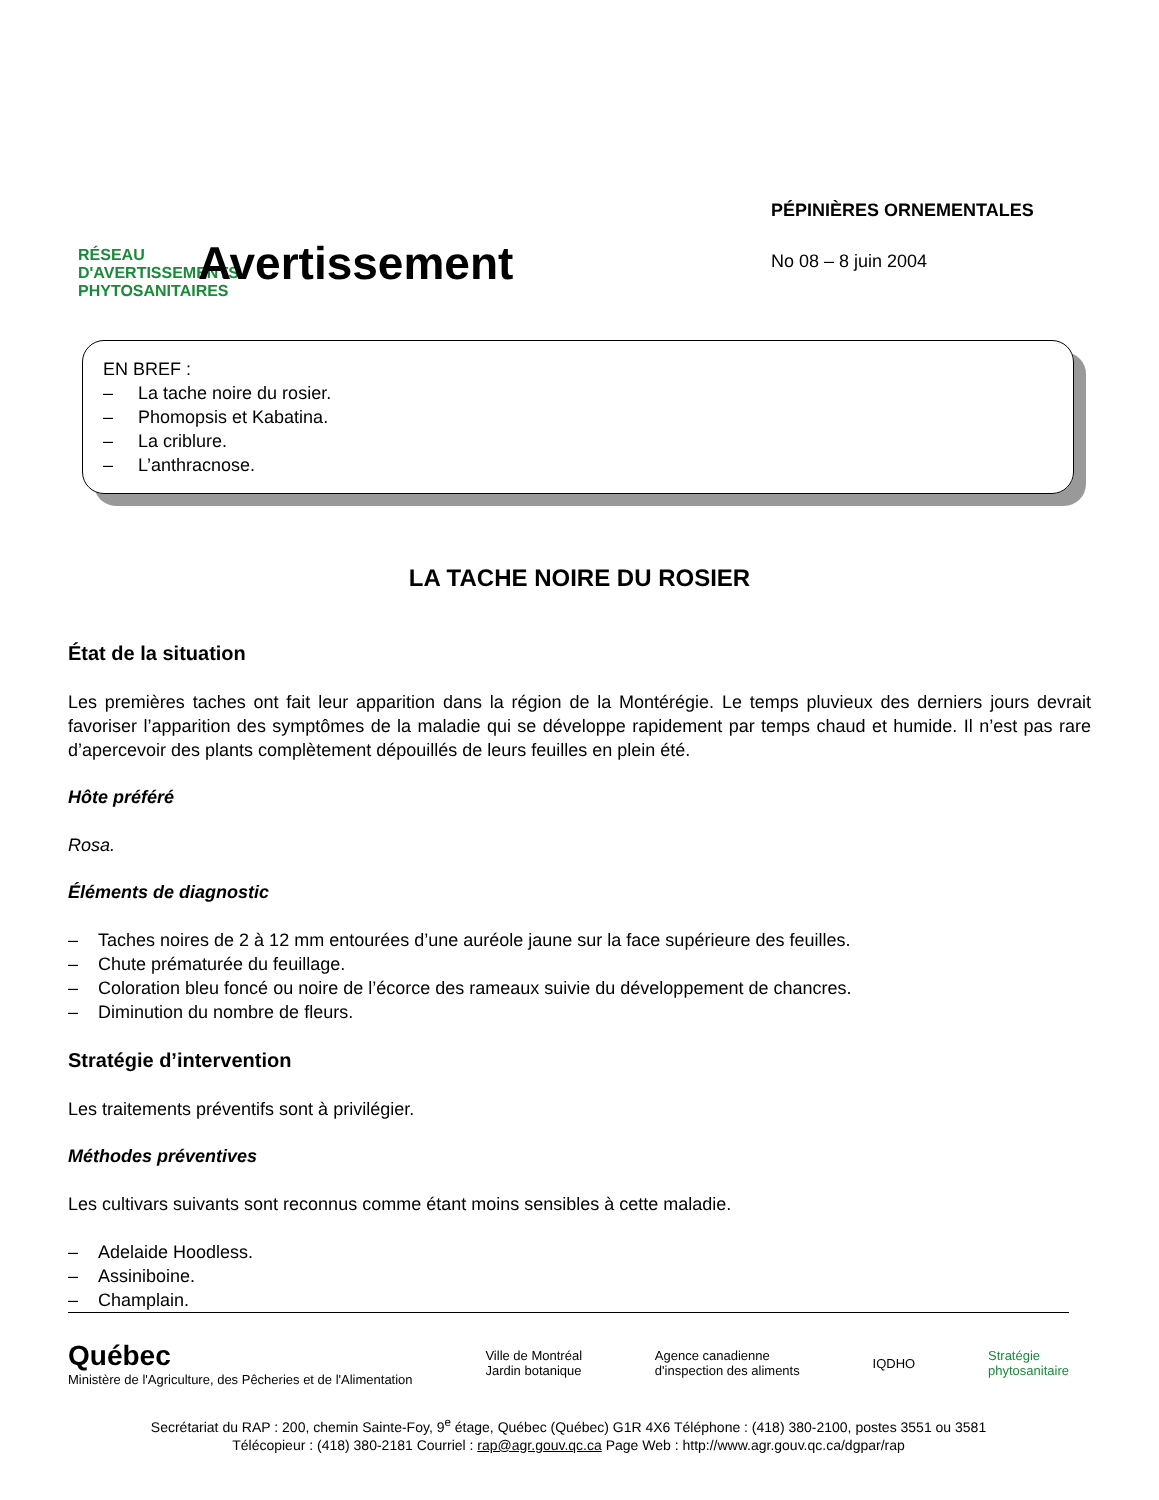RÉSEAU D'AVERTISSEMENTS PHYTOSANITAIRES
Avertissement
PÉPINIÈRES ORNEMENTALES
No 08 – 8 juin 2004
EN BREF :
– La tache noire du rosier.
– Phomopsis et Kabatina.
– La criblure.
– L’anthracnose.
LA TACHE NOIRE DU ROSIER
État de la situation
Les premières taches ont fait leur apparition dans la région de la Montérégie. Le temps pluvieux des derniers jours devrait favoriser l’apparition des symptômes de la maladie qui se développe rapidement par temps chaud et humide. Il n’est pas rare d’apercevoir des plants complètement dépouillés de leurs feuilles en plein été.
Hôte préféré
Rosa.
Éléments de diagnostic
– Taches noires de 2 à 12 mm entourées d’une auréole jaune sur la face supérieure des feuilles.
– Chute prématurée du feuillage.
– Coloration bleu foncé ou noire de l’écorce des rameaux suivie du développement de chancres.
– Diminution du nombre de fleurs.
Stratégie d’intervention
Les traitements préventifs sont à privilégier.
Méthodes préventives
Les cultivars suivants sont reconnus comme étant moins sensibles à cette maladie.
– Adelaide Hoodless.
– Assiniboine.
– Champlain.
Québec
Ministère de l'Agriculture, des Pêcheries et de l'Alimentation
Ville de Montréal
Jardin botanique
Agence canadienne
d'inspection des aliments
IQDHO
Stratégie
phytosanitaire
Secrétariat du RAP : 200, chemin Sainte-Foy, 9<sup>e</sup> étage, Québec (Québec) G1R 4X6 Téléphone : (418) 380-2100, postes 3551 ou 3581
Télécopieur : (418) 380-2181 Courriel : rap@agr.gouv.qc.ca Page Web : http://www.agr.gouv.qc.ca/dgpar/rap